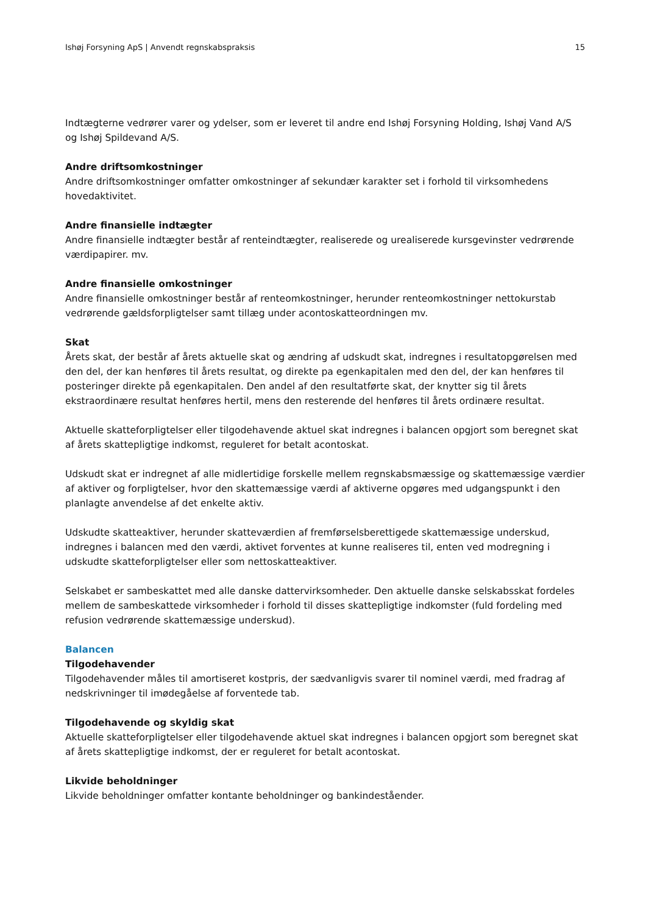Ishøj Forsyning ApS | Anvendt regnskabspraksis 15
Indtægterne vedrører varer og ydelser, som er leveret til andre end Ishøj Forsyning Holding, Ishøj Vand A/S og Ishøj Spildevand A/S.
Andre driftsomkostninger
Andre driftsomkostninger omfatter omkostninger af sekundær karakter set i forhold til virksomhedens hovedaktivitet.
Andre finansielle indtægter
Andre finansielle indtægter består af renteindtægter, realiserede og urealiserede kursgevinster vedrørende værdipapirer. mv.
Andre finansielle omkostninger
Andre finansielle omkostninger består af renteomkostninger, herunder renteomkostninger nettokurstab vedrørende gældsforpligtelser samt tillæg under acontoskatteordningen mv.
Skat
Årets skat, der består af årets aktuelle skat og ændring af udskudt skat, indregnes i resultatopgørelsen med den del, der kan henføres til årets resultat, og direkte pa egenkapitalen med den del, der kan henføres til posteringer direkte på egenkapitalen. Den andel af den resultatførte skat, der knytter sig til årets ekstraordinære resultat henføres hertil, mens den resterende del henføres til årets ordinære resultat.
Aktuelle skatteforpligtelser eller tilgodehavende aktuel skat indregnes i balancen opgjort som beregnet skat af årets skattepligtige indkomst, reguleret for betalt acontoskat.
Udskudt skat er indregnet af alle midlertidige forskelle mellem regnskabsmæssige og skattemæssige værdier af aktiver og forpligtelser, hvor den skattemæssige værdi af aktiverne opgøres med udgangspunkt i den planlagte anvendelse af det enkelte aktiv.
Udskudte skatteaktiver, herunder skatteværdien af fremførselsberettigede skattemæssige underskud, indregnes i balancen med den værdi, aktivet forventes at kunne realiseres til, enten ved modregning i udskudte skatteforpligtelser eller som nettoskatteaktiver.
Selskabet er sambeskattet med alle danske dattervirksomheder. Den aktuelle danske selskabsskat fordeles mellem de sambeskattede virksomheder i forhold til disses skattepligtige indkomster (fuld fordeling med refusion vedrørende skattemæssige underskud).
Balancen
Tilgodehavender
Tilgodehavender måles til amortiseret kostpris, der sædvanligvis svarer til nominel værdi, med fradrag af nedskrivninger til imødegåelse af forventede tab.
Tilgodehavende og skyldig skat
Aktuelle skatteforpligtelser eller tilgodehavende aktuel skat indregnes i balancen opgjort som beregnet skat af årets skattepligtige indkomst, der er reguleret for betalt acontoskat.
Likvide beholdninger
Likvide beholdninger omfatter kontante beholdninger og bankindeståender.